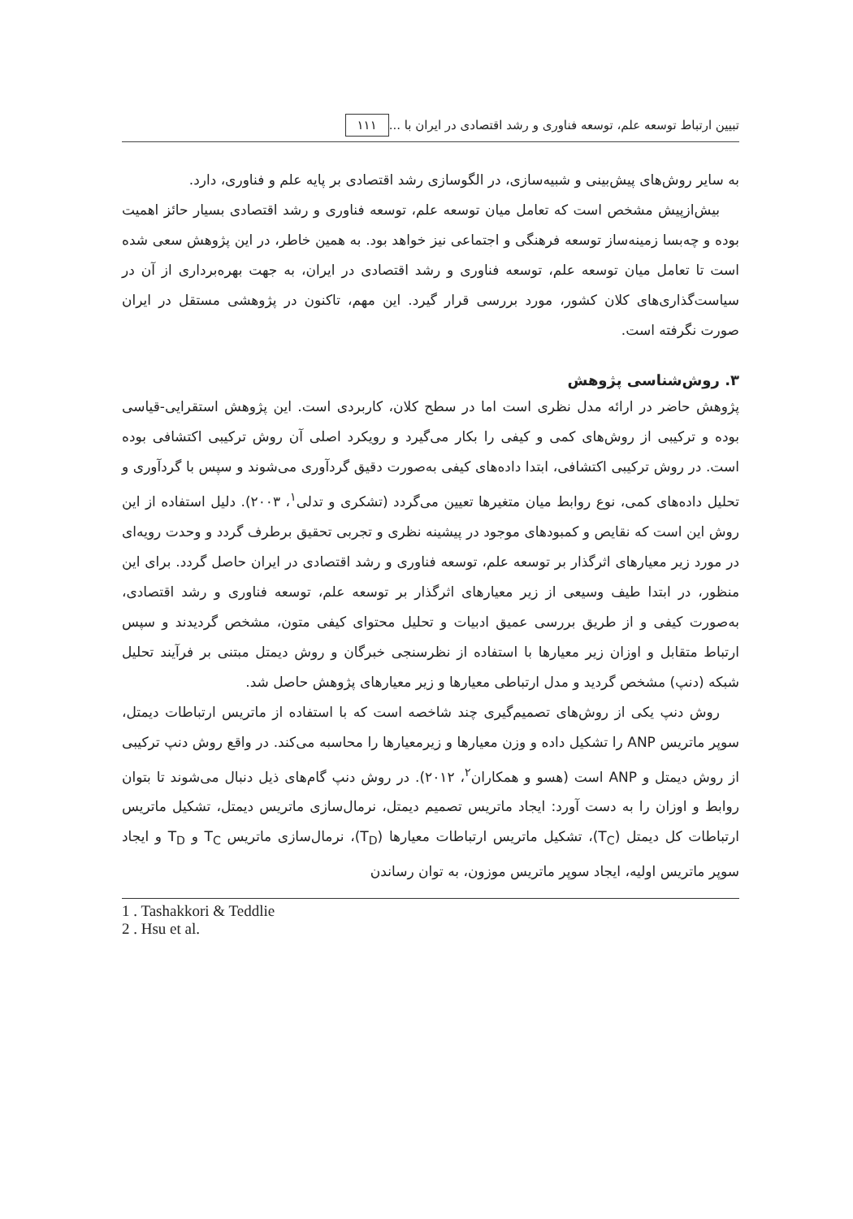تبیین ارتباط توسعه علم، توسعه فناوری و رشد اقتصادی در ایران با ... ۱۱۱
به سایر روش‌های پیش‌بینی و شبیه‌سازی، در الگوسازی رشد اقتصادی بر پایه علم و فناوری، دارد.
بیش‌ازپیش مشخص است که تعامل میان توسعه علم، توسعه فناوری و رشد اقتصادی بسیار حائز اهمیت بوده و چه‌بسا زمینه‌ساز توسعه فرهنگی و اجتماعی نیز خواهد بود. به همین خاطر، در این پژوهش سعی شده است تا تعامل میان توسعه علم، توسعه فناوری و رشد اقتصادی در ایران، به جهت بهره‌برداری از آن در سیاست‌گذاری‌های کلان کشور، مورد بررسی قرار گیرد. این مهم، تاکنون در پژوهشی مستقل در ایران صورت نگرفته است.
۳. روش‌شناسی پژوهش
پژوهش حاضر در ارائه مدل نظری است اما در سطح کلان، کاربردی است. این پژوهش استقرایی-قیاسی بوده و ترکیبی از روش‌های کمی و کیفی را بکار می‌گیرد و رویکرد اصلی آن روش ترکیبی اکتشافی بوده است. در روش ترکیبی اکتشافی، ابتدا داده‌های کیفی به‌صورت دقیق گردآوری می‌شوند و سپس با گردآوری و تحلیل داده‌های کمی، نوع روابط میان متغیرها تعیین می‌گردد (تشکری و تدلی<sup>۱</sup>، ۲۰۰۳). دلیل استفاده از این روش این است که نقایص و کمبودهای موجود در پیشینه نظری و تجربی تحقیق برطرف گردد و وحدت رویه‌ای در مورد زیر معیارهای اثرگذار بر توسعه علم، توسعه فناوری و رشد اقتصادی در ایران حاصل گردد. برای این منظور، در ابتدا طیف وسیعی از زیر معیارهای اثرگذار بر توسعه علم، توسعه فناوری و رشد اقتصادی، به‌صورت کیفی و از طریق بررسی عمیق ادبیات و تحلیل محتوای کیفی متون، مشخص گردیدند و سپس ارتباط متقابل و اوزان زیر معیارها با استفاده از نظرسنجی خبرگان و روش دیمتل مبتنی بر فرآیند تحلیل شبکه (دنپ) مشخص گردید و مدل ارتباطی معیارها و زیر معیارهای پژوهش حاصل شد.
روش دنپ یکی از روش‌های تصمیم‌گیری چند شاخصه است که با استفاده از ماتریس ارتباطات دیمتل، سوپر ماتریس ANP را تشکیل داده و وزن معیارها و زیرمعیارها را محاسبه می‌کند. در واقع روش دنپ ترکیبی از روش دیمتل و ANP است (هسو و همکاران<sup>۲</sup>، ۲۰۱۲). در روش دنپ گام‌های ذیل دنبال می‌شوند تا بتوان روابط و اوزان را به دست آورد: ایجاد ماتریس تصمیم دیمتل، نرمال‌سازی ماتریس دیمتل، تشکیل ماتریس ارتباطات کل دیمتل (T<sub>C</sub>)، تشکیل ماتریس ارتباطات معیارها (T<sub>D</sub>)، نرمال‌سازی ماتریس T<sub>C</sub> و T<sub>D</sub> و ایجاد سوپر ماتریس اولیه، ایجاد سوپر ماتریس موزون، به توان رساندن
1 . Tashakkori & Teddlie
2 . Hsu et al.